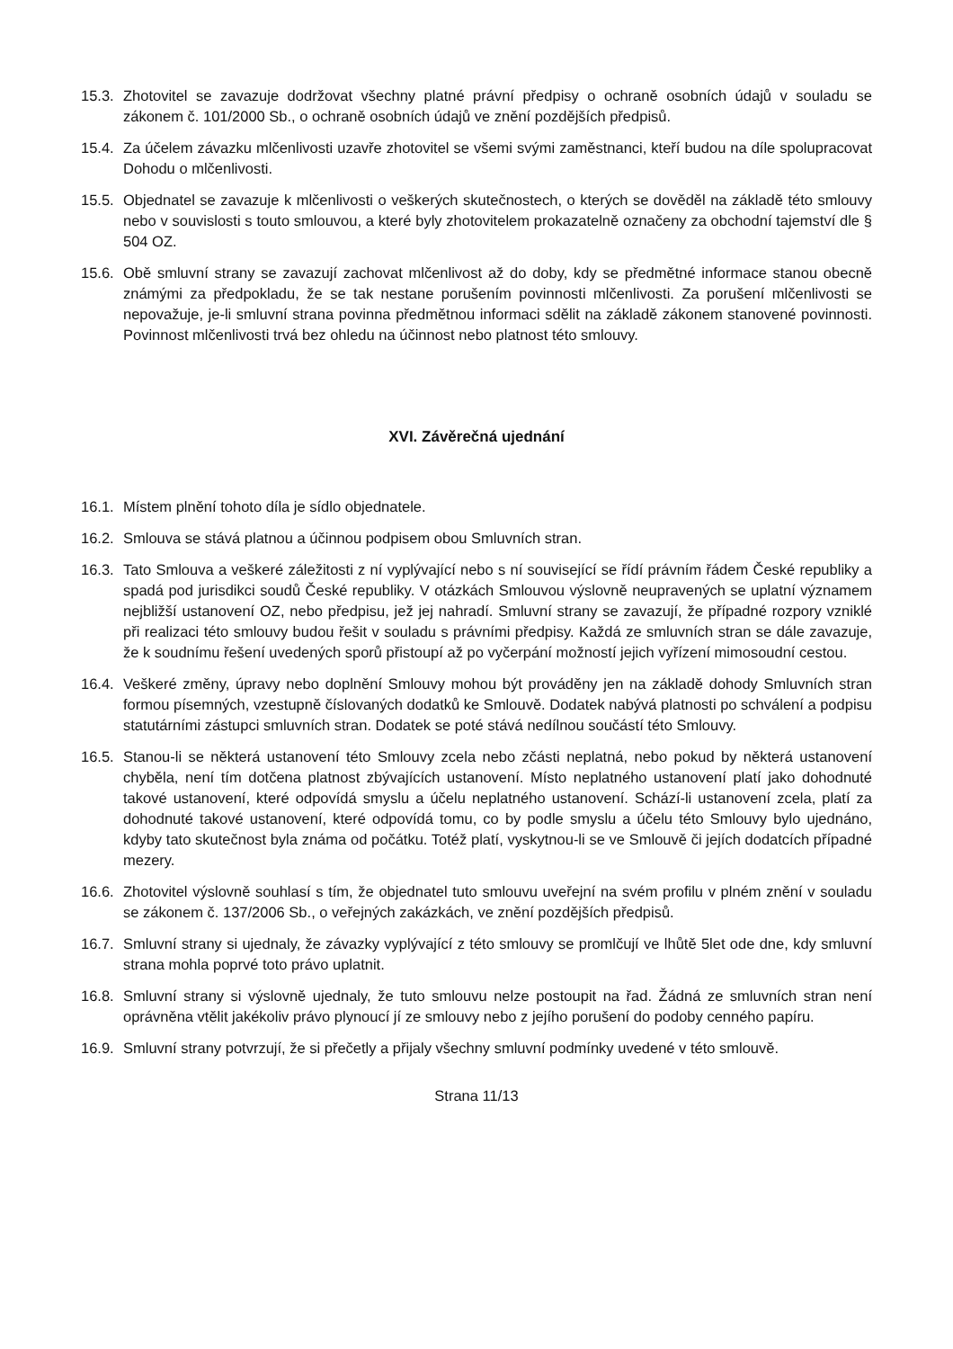15.3.
Zhotovitel se zavazuje dodržovat všechny platné právní předpisy o ochraně osobních údajů v souladu se zákonem č. 101/2000 Sb., o ochraně osobních údajů ve znění pozdějších předpisů.
15.4.
Za účelem závazku mlčenlivosti uzavře zhotovitel se všemi svými zaměstnanci, kteří budou na díle spolupracovat Dohodu o mlčenlivosti.
15.5.
Objednatel se zavazuje k mlčenlivosti o veškerých skutečnostech, o kterých se dověděl na základě této smlouvy nebo v souvislosti s touto smlouvou, a které byly zhotovitelem prokazatelně označeny za obchodní tajemství dle § 504 OZ.
15.6.
Obě smluvní strany se zavazují zachovat mlčenlivost až do doby, kdy se předmětné informace stanou obecně známými za předpokladu, že se tak nestane porušením povinnosti mlčenlivosti. Za porušení mlčenlivosti se nepovažuje, je-li smluvní strana povinna předmětnou informaci sdělit na základě zákonem stanovené povinnosti. Povinnost mlčenlivosti trvá bez ohledu na účinnost nebo platnost této smlouvy.
XVI. Závěrečná ujednání
16.1.
Místem plnění tohoto díla je sídlo objednatele.
16.2.
Smlouva se stává platnou a účinnou podpisem obou Smluvních stran.
16.3.
Tato Smlouva a veškeré záležitosti z ní vyplývající nebo s ní související se řídí právním řádem České republiky a spadá pod jurisdikci soudů České republiky. V otázkách Smlouvou výslovně neupravených se uplatní významem nejbližší ustanovení OZ, nebo předpisu, jež jej nahradí. Smluvní strany se zavazují, že případné rozpory vzniklé při realizaci této smlouvy budou řešit v souladu s právními předpisy. Každá ze smluvních stran se dále zavazuje, že k soudnímu řešení uvedených sporů přistoupí až po vyčerpání možností jejich vyřízení mimosoudní cestou.
16.4.
Veškeré změny, úpravy nebo doplnění Smlouvy mohou být prováděny jen na základě dohody Smluvních stran formou písemných, vzestupně číslovaných dodatků ke Smlouvě. Dodatek nabývá platnosti po schválení a podpisu statutárními zástupci smluvních stran. Dodatek se poté stává nedílnou součástí této Smlouvy.
16.5.
Stanou-li se některá ustanovení této Smlouvy zcela nebo zčásti neplatná, nebo pokud by některá ustanovení chyběla, není tím dotčena platnost zbývajících ustanovení. Místo neplatného ustanovení platí jako dohodnuté takové ustanovení, které odpovídá smyslu a účelu neplatného ustanovení. Schází-li ustanovení zcela, platí za dohodnuté takové ustanovení, které odpovídá tomu, co by podle smyslu a účelu této Smlouvy bylo ujednáno, kdyby tato skutečnost byla známa od počátku. Totéž platí, vyskytnou-li se ve Smlouvě či jejích dodatcích případné mezery.
16.6.
Zhotovitel výslovně souhlasí s tím, že objednatel tuto smlouvu uveřejní na svém profilu v plném znění v souladu se zákonem č. 137/2006 Sb., o veřejných zakázkách, ve znění pozdějších předpisů.
16.7.
Smluvní strany si ujednaly, že závazky vyplývající z této smlouvy se promlčují ve lhůtě 5let ode dne, kdy smluvní strana mohla poprvé toto právo uplatnit.
16.8.
Smluvní strany si výslovně ujednaly, že tuto smlouvu nelze postoupit na řad. Žádná ze smluvních stran není oprávněna vtělit jakékoliv právo plynoucí jí ze smlouvy nebo z jejího porušení do podoby cenného papíru.
16.9.
Smluvní strany potvrzují, že si přečetly a přijaly všechny smluvní podmínky uvedené v této smlouvě.
Strana 11/13